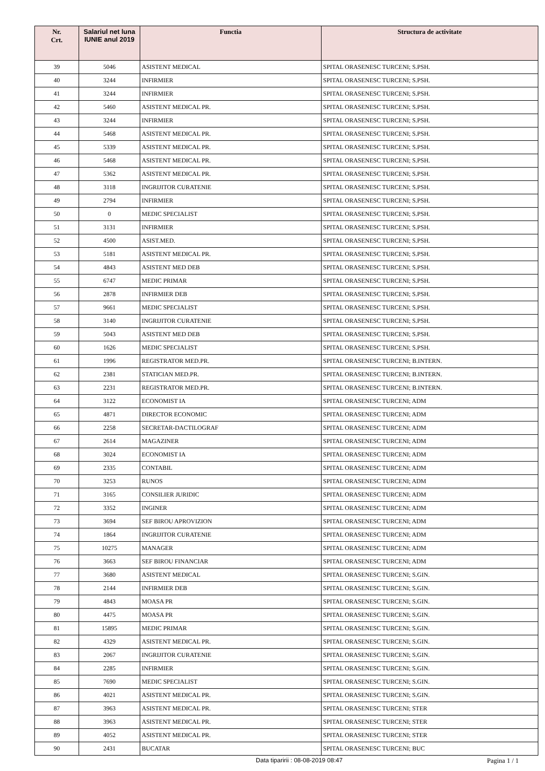| Nr. Crt. | Salariul net luna IUNIE anul 2019 | Functia | Structura de activitate |
| --- | --- | --- | --- |
| 39 | 5046 | ASISTENT MEDICAL | SPITAL ORASENESC TURCENI; S.PSH. |
| 40 | 3244 | INFIRMIER | SPITAL ORASENESC TURCENI; S.PSH. |
| 41 | 3244 | INFIRMIER | SPITAL ORASENESC TURCENI; S.PSH. |
| 42 | 5460 | ASISTENT MEDICAL PR. | SPITAL ORASENESC TURCENI; S.PSH. |
| 43 | 3244 | INFIRMIER | SPITAL ORASENESC TURCENI; S.PSH. |
| 44 | 5468 | ASISTENT MEDICAL PR. | SPITAL ORASENESC TURCENI; S.PSH. |
| 45 | 5339 | ASISTENT MEDICAL PR. | SPITAL ORASENESC TURCENI; S.PSH. |
| 46 | 5468 | ASISTENT MEDICAL PR. | SPITAL ORASENESC TURCENI; S.PSH. |
| 47 | 5362 | ASISTENT MEDICAL PR. | SPITAL ORASENESC TURCENI; S.PSH. |
| 48 | 3118 | INGRIJITOR CURATENIE | SPITAL ORASENESC TURCENI; S.PSH. |
| 49 | 2794 | INFIRMIER | SPITAL ORASENESC TURCENI; S.PSH. |
| 50 | 0 | MEDIC SPECIALIST | SPITAL ORASENESC TURCENI; S.PSH. |
| 51 | 3131 | INFIRMIER | SPITAL ORASENESC TURCENI; S.PSH. |
| 52 | 4500 | ASIST.MED. | SPITAL ORASENESC TURCENI; S.PSH. |
| 53 | 5181 | ASISTENT MEDICAL PR. | SPITAL ORASENESC TURCENI; S.PSH. |
| 54 | 4843 | ASISTENT MED DEB | SPITAL ORASENESC TURCENI; S.PSH. |
| 55 | 6747 | MEDIC PRIMAR | SPITAL ORASENESC TURCENI; S.PSH. |
| 56 | 2878 | INFIRMIER DEB | SPITAL ORASENESC TURCENI; S.PSH. |
| 57 | 9661 | MEDIC SPECIALIST | SPITAL ORASENESC TURCENI; S.PSH. |
| 58 | 3140 | INGRIJITOR CURATENIE | SPITAL ORASENESC TURCENI; S.PSH. |
| 59 | 5043 | ASISTENT MED DEB | SPITAL ORASENESC TURCENI; S.PSH. |
| 60 | 1626 | MEDIC SPECIALIST | SPITAL ORASENESC TURCENI; S.PSH. |
| 61 | 1996 | REGISTRATOR MED.PR. | SPITAL ORASENESC TURCENI; B.INTERN. |
| 62 | 2381 | STATICIAN MED.PR. | SPITAL ORASENESC TURCENI; B.INTERN. |
| 63 | 2231 | REGISTRATOR MED.PR. | SPITAL ORASENESC TURCENI; B.INTERN. |
| 64 | 3122 | ECONOMIST IA | SPITAL ORASENESC TURCENI; ADM |
| 65 | 4871 | DIRECTOR ECONOMIC | SPITAL ORASENESC TURCENI; ADM |
| 66 | 2258 | SECRETAR-DACTILOGRAF | SPITAL ORASENESC TURCENI; ADM |
| 67 | 2614 | MAGAZINER | SPITAL ORASENESC TURCENI; ADM |
| 68 | 3024 | ECONOMIST IA | SPITAL ORASENESC TURCENI; ADM |
| 69 | 2335 | CONTABIL | SPITAL ORASENESC TURCENI; ADM |
| 70 | 3253 | RUNOS | SPITAL ORASENESC TURCENI; ADM |
| 71 | 3165 | CONSILIER JURIDIC | SPITAL ORASENESC TURCENI; ADM |
| 72 | 3352 | INGINER | SPITAL ORASENESC TURCENI; ADM |
| 73 | 3694 | SEF BIROU APROVIZION | SPITAL ORASENESC TURCENI; ADM |
| 74 | 1864 | INGRIJITOR CURATENIE | SPITAL ORASENESC TURCENI; ADM |
| 75 | 10275 | MANAGER | SPITAL ORASENESC TURCENI; ADM |
| 76 | 3663 | SEF BIROU FINANCIAR | SPITAL ORASENESC TURCENI; ADM |
| 77 | 3680 | ASISTENT MEDICAL | SPITAL ORASENESC TURCENI; S.GIN. |
| 78 | 2144 | INFIRMIER DEB | SPITAL ORASENESC TURCENI; S.GIN. |
| 79 | 4843 | MOASA PR | SPITAL ORASENESC TURCENI; S.GIN. |
| 80 | 4475 | MOASA PR | SPITAL ORASENESC TURCENI; S.GIN. |
| 81 | 15895 | MEDIC PRIMAR | SPITAL ORASENESC TURCENI; S.GIN. |
| 82 | 4329 | ASISTENT MEDICAL PR. | SPITAL ORASENESC TURCENI; S.GIN. |
| 83 | 2067 | INGRIJITOR CURATENIE | SPITAL ORASENESC TURCENI; S.GIN. |
| 84 | 2285 | INFIRMIER | SPITAL ORASENESC TURCENI; S.GIN. |
| 85 | 7690 | MEDIC SPECIALIST | SPITAL ORASENESC TURCENI; S.GIN. |
| 86 | 4021 | ASISTENT MEDICAL PR. | SPITAL ORASENESC TURCENI; S.GIN. |
| 87 | 3963 | ASISTENT MEDICAL PR. | SPITAL ORASENESC TURCENI; STER |
| 88 | 3963 | ASISTENT MEDICAL PR. | SPITAL ORASENESC TURCENI; STER |
| 89 | 4052 | ASISTENT MEDICAL PR. | SPITAL ORASENESC TURCENI; STER |
| 90 | 2431 | BUCATAR | SPITAL ORASENESC TURCENI; BUC |
Data tiparirii : 08-08-2019 08:47
Pagina 1 / 1